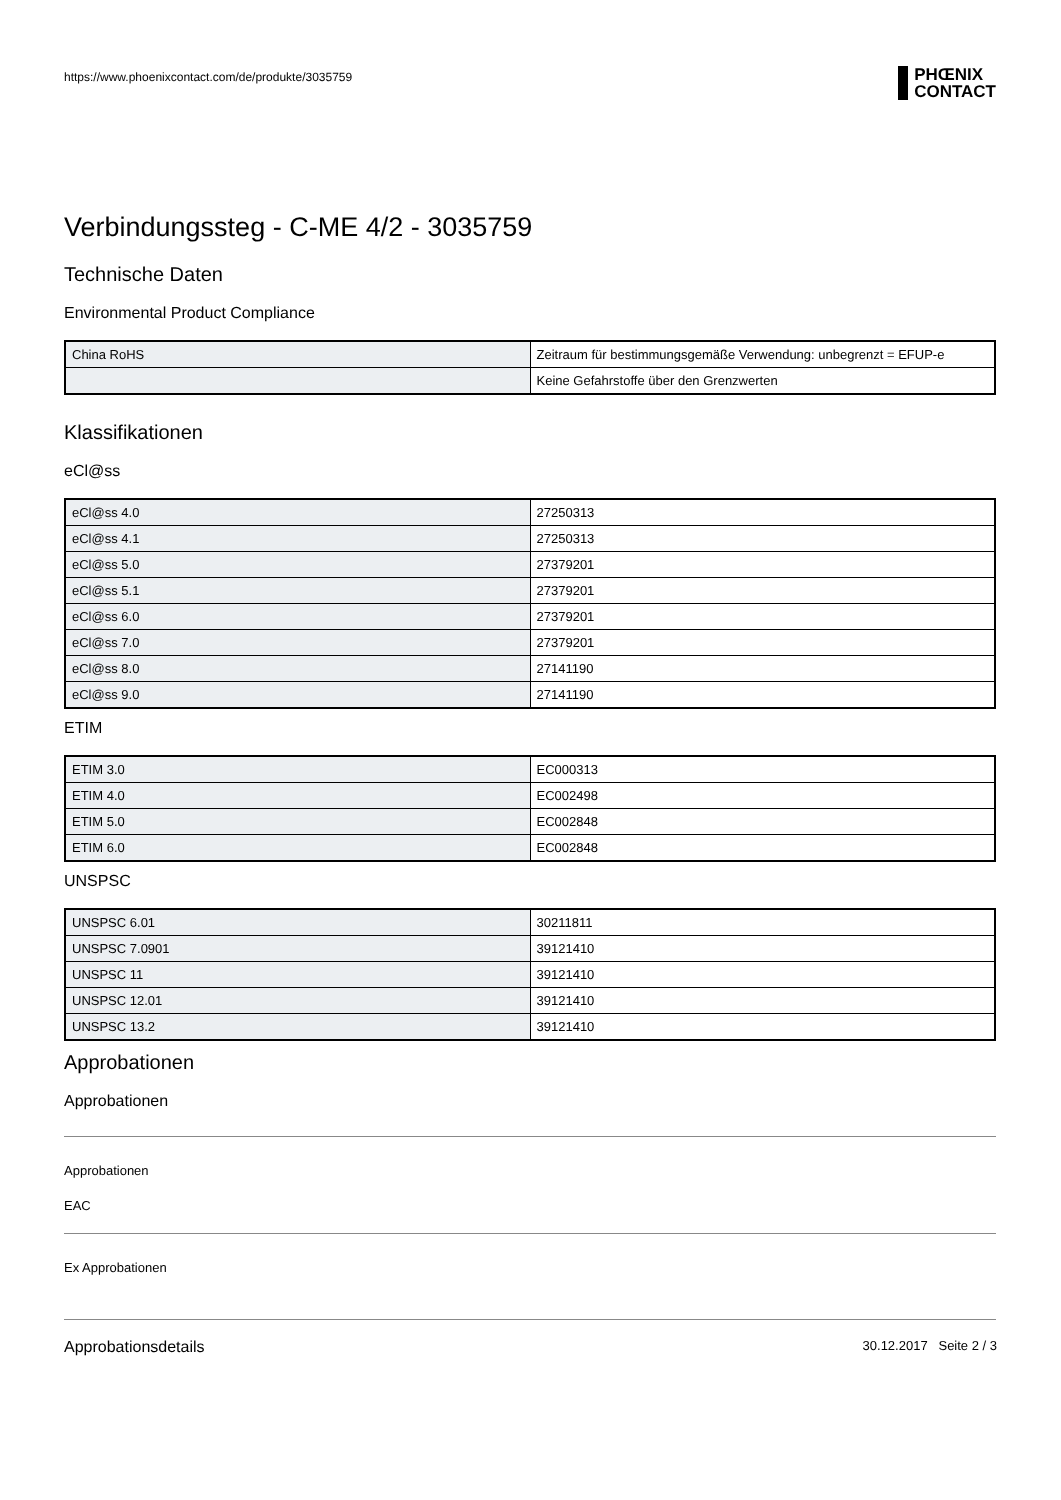https://www.phoenixcontact.com/de/produkte/3035759
PHŒNIX
CONTACT
Verbindungssteg - C-ME 4/2 - 3035759
Technische Daten
Environmental Product Compliance
| China RoHS | Zeitraum für bestimmungsgemäße Verwendung: unbegrenzt = EFUP-e |
| | Keine Gefahrstoffe über den Grenzwerten |
Klassifikationen
eCl@ss
| eCl@ss 4.0 | 27250313 |
| eCl@ss 4.1 | 27250313 |
| eCl@ss 5.0 | 27379201 |
| eCl@ss 5.1 | 27379201 |
| eCl@ss 6.0 | 27379201 |
| eCl@ss 7.0 | 27379201 |
| eCl@ss 8.0 | 27141190 |
| eCl@ss 9.0 | 27141190 |
ETIM
| ETIM 3.0 | EC000313 |
| ETIM 4.0 | EC002498 |
| ETIM 5.0 | EC002848 |
| ETIM 6.0 | EC002848 |
UNSPSC
| UNSPSC 6.01 | 30211811 |
| UNSPSC 7.0901 | 39121410 |
| UNSPSC 11 | 39121410 |
| UNSPSC 12.01 | 39121410 |
| UNSPSC 13.2 | 39121410 |
Approbationen
Approbationen
Approbationen
EAC
Ex Approbationen
Approbationsdetails
30.12.2017 Seite 2 / 3